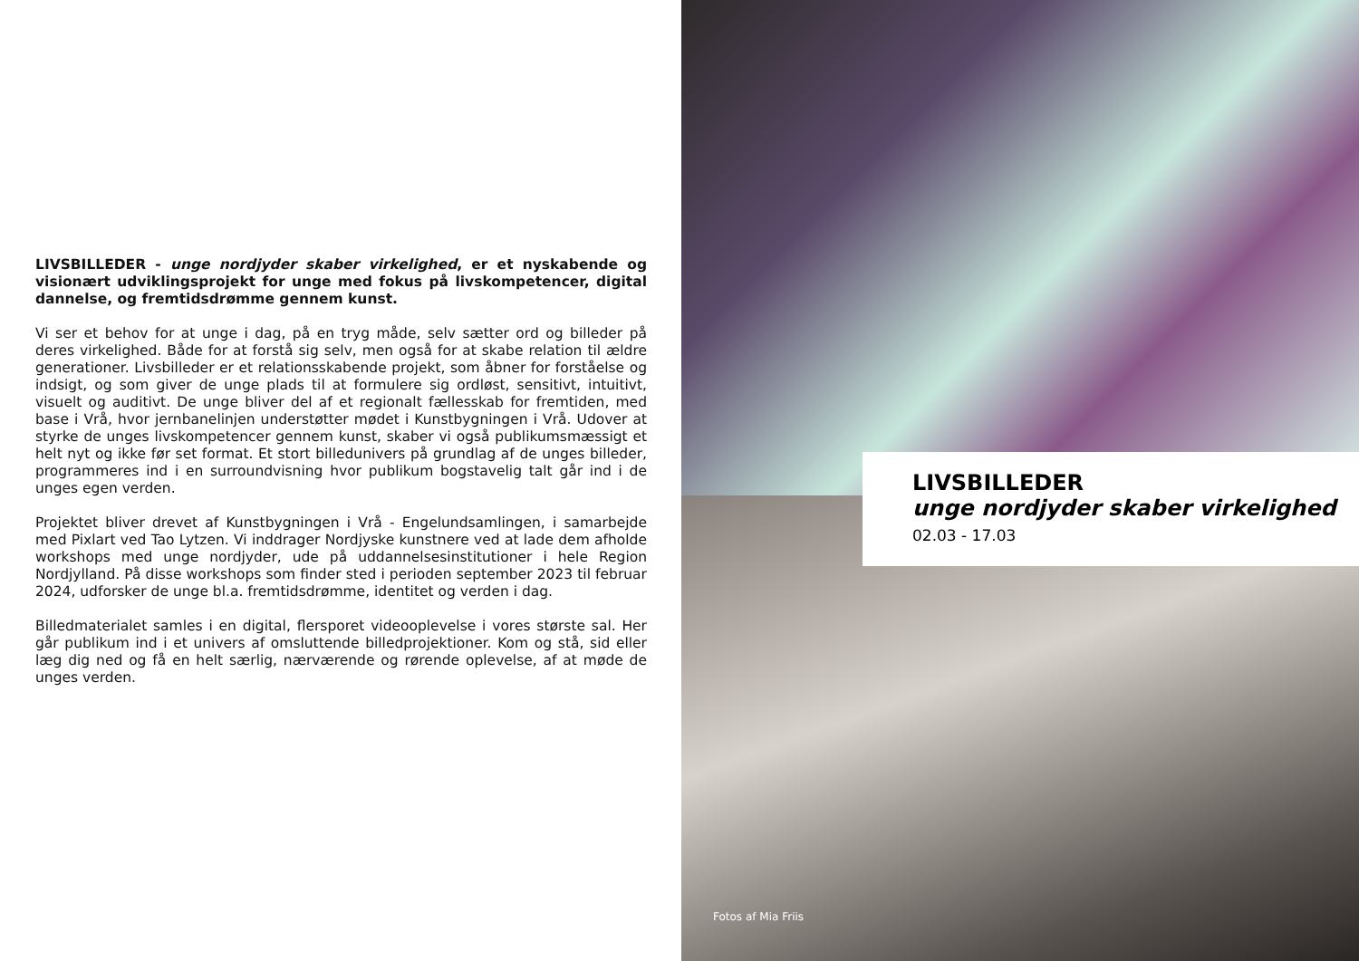LIVSBILLEDER - unge nordjyder skaber virkelighed, er et nyskabende og visionært udviklingsprojekt for unge med fokus på livskompetencer, digital dannelse, og fremtidsdrømme gennem kunst.
Vi ser et behov for at unge i dag, på en tryg måde, selv sætter ord og billeder på deres virkelighed. Både for at forstå sig selv, men også for at skabe relation til ældre generationer. Livsbilleder er et relationsskabende projekt, som åbner for forståelse og indsigt, og som giver de unge plads til at formulere sig ordløst, sensitivt, intuitivt, visuelt og auditivt. De unge bliver del af et regionalt fællesskab for fremtiden, med base i Vrå, hvor jernbanelinjen understøtter mødet i Kunstbygningen i Vrå. Udover at styrke de unges livskompetencer gennem kunst, skaber vi også publikumsmæssigt et helt nyt og ikke før set format. Et stort billedunivers på grundlag af de unges billeder, programmeres ind i en surroundvisning hvor publikum bogstavelig talt går ind i de unges egen verden.
Projektet bliver drevet af Kunstbygningen i Vrå - Engelundsamlingen, i samarbejde med Pixlart ved Tao Lytzen. Vi inddrager Nordjyske kunstnere ved at lade dem afholde workshops med unge nordjyder, ude på uddannelsesinstitutioner i hele Region Nordjylland. På disse workshops som finder sted i perioden september 2023 til februar 2024, udforsker de unge bl.a. fremtidsdrømme, identitet og verden i dag.
Billedmaterialet samles i en digital, flersporet videooplevelse i vores største sal. Her går publikum ind i et univers af omsluttende billedprojektioner. Kom og stå, sid eller læg dig ned og få en helt særlig, nærværende og rørende oplevelse, af at møde de unges verden.
Fotos af Mia Friis
LIVSBILLEDER
unge nordjyder skaber virkelighed
02.03 - 17.03